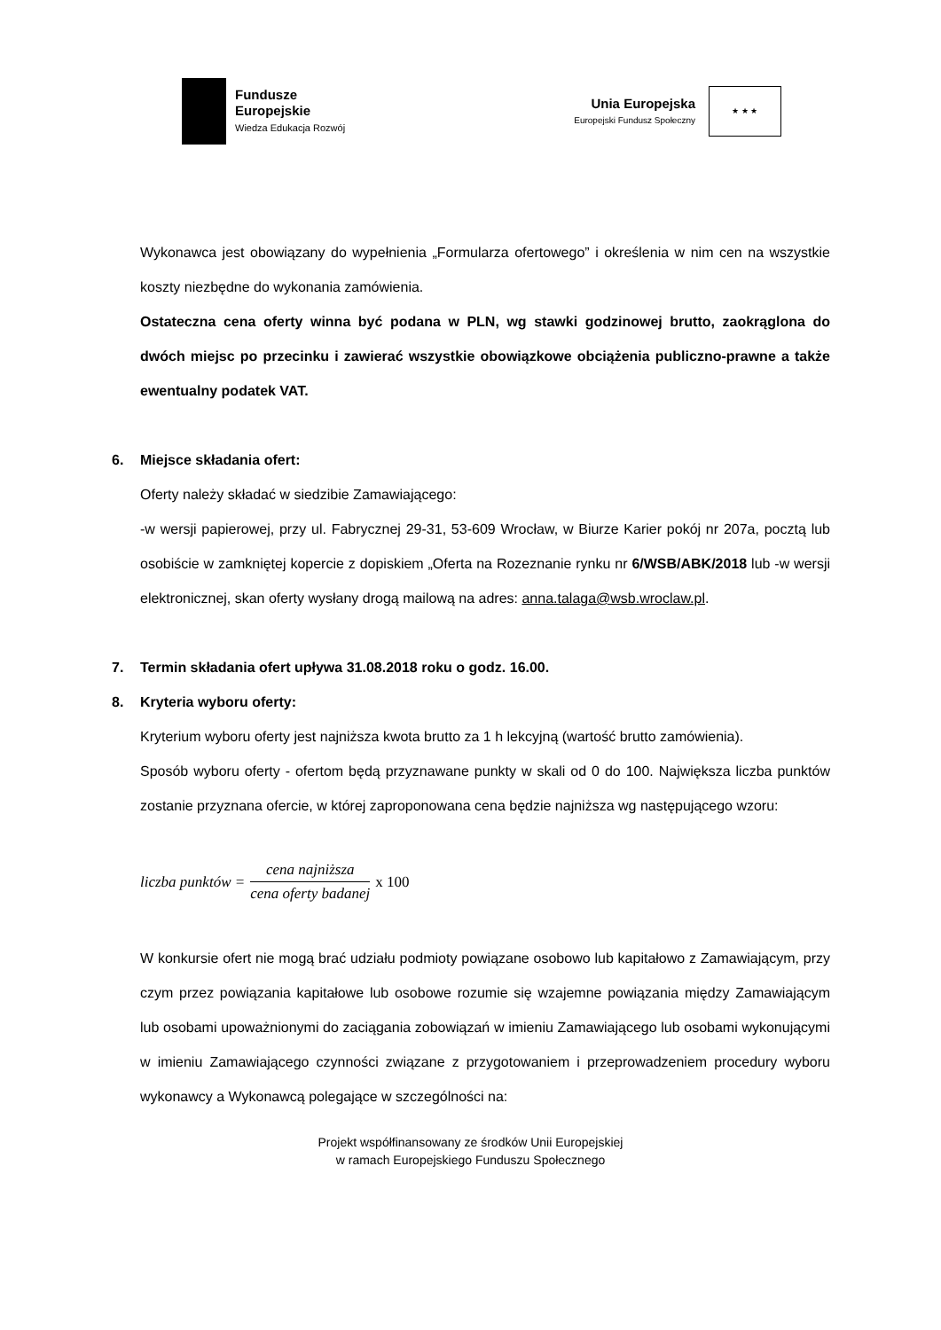Fundusze
Europejskie
Wiedza Edukacja Rozwój
Unia Europejska
Europejski Fundusz Społeczny
★ ★ ★
Wykonawca jest obowiązany do wypełnienia „Formularza ofertowego” i określenia w nim cen na wszystkie koszty niezbędne do wykonania zamówienia.
Ostateczna cena oferty winna być podana w PLN, wg stawki godzinowej brutto, zaokrąglona do dwóch miejsc po przecinku i zawierać wszystkie obowiązkowe obciążenia publiczno-prawne a także ewentualny podatek VAT.
6. Miejsce składania ofert:
Oferty należy składać w siedzibie Zamawiającego:
-w wersji papierowej, przy ul. Fabrycznej 29-31, 53-609 Wrocław, w Biurze Karier pokój nr 207a, pocztą lub osobiście w zamkniętej kopercie z dopiskiem „Oferta na Rozeznanie rynku nr 6/WSB/ABK/2018 lub -w wersji elektronicznej, skan oferty wysłany drogą mailową na adres: anna.talaga@wsb.wroclaw.pl.
7. Termin składania ofert upływa 31.08.2018 roku o godz. 16.00.
8. Kryteria wyboru oferty:
Kryterium wyboru oferty jest najniższa kwota brutto za 1 h lekcyjną (wartość brutto zamówienia).
Sposób wyboru oferty - ofertom będą przyznawane punkty w skali od 0 do 100. Największa liczba punktów zostanie przyznana ofercie, w której zaproponowana cena będzie najniższa wg następującego wzoru:
liczba punktów = cena najniższa cena oferty badanej x 100
W konkursie ofert nie mogą brać udziału podmioty powiązane osobowo lub kapitałowo z Zamawiającym, przy czym przez powiązania kapitałowe lub osobowe rozumie się wzajemne powiązania między Zamawiającym lub osobami upoważnionymi do zaciągania zobowiązań w imieniu Zamawiającego lub osobami wykonującymi w imieniu Zamawiającego czynności związane z przygotowaniem i przeprowadzeniem procedury wyboru wykonawcy a Wykonawcą polegające w szczególności na:
Projekt współfinansowany ze środków Unii Europejskiej
w ramach Europejskiego Funduszu Społecznego